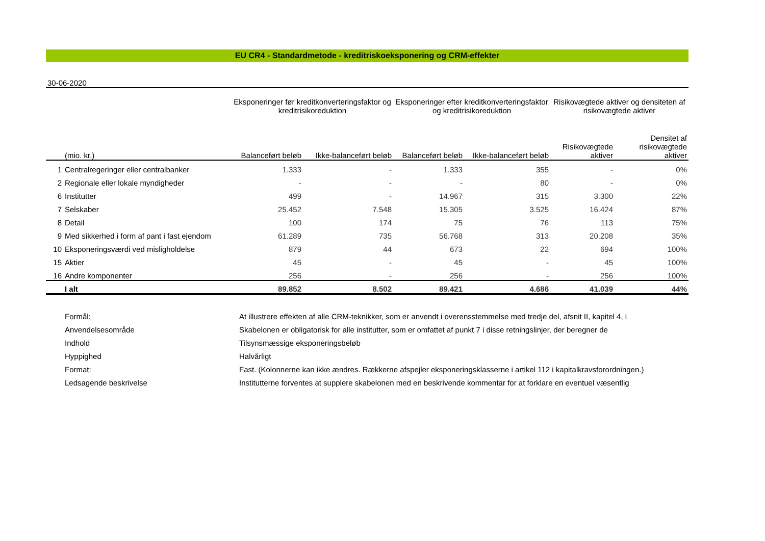EU CR4 - Standardmetode - kreditriskoeksponering og CRM-effekter
30-06-2020
| | | Eksponeringer før kreditkonverteringsfaktor og kreditrisikoreduktion | | Eksponeringer efter kreditkonverteringsfaktor og kreditrisikoreduktion | | Risikovægtede aktiver og densiteten af risikovægtede aktiver | |
| --- | --- | --- | --- | --- | --- | --- | --- |
| | (mio. kr.) | Balanceført beløb | Ikke-balanceført beløb | Balanceført beløb | Ikke-balanceført beløb | Risikovægtede aktiver | Densitet af risikovægtede aktiver |
| 1 | Centralregeringer eller centralbanker | 1.333 | - | 1.333 | 355 | - | 0% |
| 2 | Regionale eller lokale myndigheder | - | - | - | 80 | - | 0% |
| 6 | Institutter | 499 | - | 14.967 | 315 | 3.300 | 22% |
| 7 | Selskaber | 25.452 | 7.548 | 15.305 | 3.525 | 16.424 | 87% |
| 8 | Detail | 100 | 174 | 75 | 76 | 113 | 75% |
| 9 | Med sikkerhed i form af pant i fast ejendom | 61.289 | 735 | 56.768 | 313 | 20.208 | 35% |
| 10 | Eksponeringsværdi ved misligholdelse | 879 | 44 | 673 | 22 | 694 | 100% |
| 15 | Aktier | 45 | - | 45 | - | 45 | 100% |
| 16 | Andre komponenter | 256 | - | 256 | - | 256 | 100% |
| | I alt | 89.852 | 8.502 | 89.421 | 4.686 | 41.039 | 44% |
| | Formål: | At illustrere effekten af alle CRM-teknikker, som er anvendt i overensstemmelse med tredje del, afsnit II, kapitel 4, i |
| | Anvendelsesområde | Skabelonen er obligatorisk for alle institutter, som er omfattet af punkt 7 i disse retningslinjer, der beregner de |
| | Indhold | Tilsynsmæssige eksponeringsbeløb |
| | Hyppighed | Halvårligt |
| | Format: | Fast. (Kolonnerne kan ikke ændres. Rækkerne afspejler eksponeringsklasserne i artikel 112 i kapitalkravsforordningen.) |
| | Ledsagende beskrivelse | Institutterne forventes at supplere skabelonen med en beskrivende kommentar for at forklare en eventuel væsentlig |